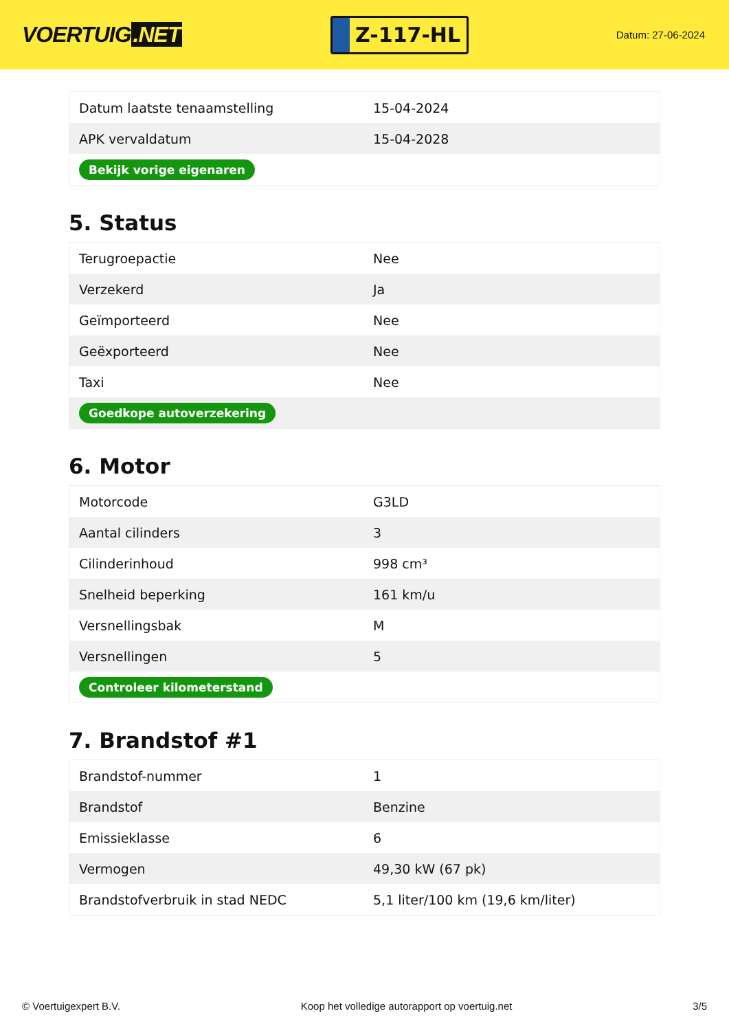VOERTUIG.NET
Z-117-HL
Datum: 27-06-2024
| Datum laatste tenaamstelling | 15-04-2024 |
| APK vervaldatum | 15-04-2028 |
| Bekijk vorige eigenaren | |
5. Status
| Terugroepactie | Nee |
| Verzekerd | Ja |
| Geïmporteerd | Nee |
| Geëxporteerd | Nee |
| Taxi | Nee |
| Goedkope autoverzekering | |
6. Motor
| Motorcode | G3LD |
| Aantal cilinders | 3 |
| Cilinderinhoud | 998 cm³ |
| Snelheid beperking | 161 km/u |
| Versnellingsbak | M |
| Versnellingen | 5 |
| Controleer kilometerstand | |
7. Brandstof #1
| Brandstof-nummer | 1 |
| Brandstof | Benzine |
| Emissieklasse | 6 |
| Vermogen | 49,30 kW (67 pk) |
| Brandstofverbruik in stad NEDC | 5,1 liter/100 km (19,6 km/liter) |
© Voertuigexpert B.V. Koop het volledige autorapport op voertuig.net 3/5